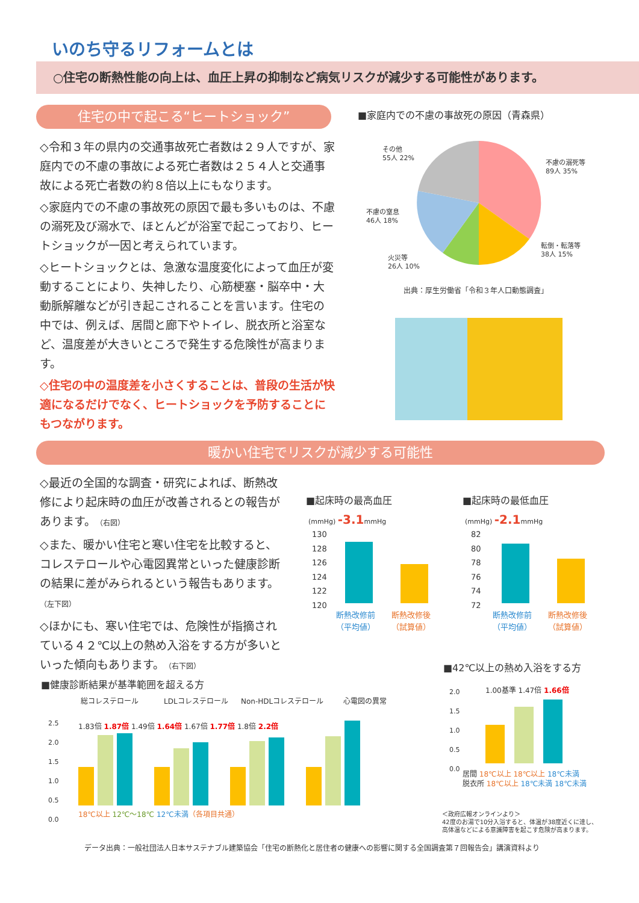いのち守るリフォームとは
○住宅の断熱性能の向上は、血圧上昇の抑制など病気リスクが減少する可能性があります。
住宅の中で起こる“ヒートショック”
◇令和３年の県内の交通事故死亡者数は２９人ですが、家庭内での不慮の事故による死亡者数は２５４人と交通事故による死亡者数の約８倍以上にもなります。
◇家庭内での不慮の事故死の原因で最も多いものは、不慮の溺死及び溺水で、ほとんどが浴室で起こっており、ヒートショックが一因と考えられています。
◇ヒートショックとは、急激な温度変化によって血圧が変動することにより、失神したり、心筋梗塞・脳卒中・大動脈解離などが引き起こされることを言います。住宅の中では、例えば、居間と廊下やトイレ、脱衣所と浴室など、温度差が大きいところで発生する危険性が高まります。
◇住宅の中の温度差を小さくすることは、普段の生活が快適になるだけでなく、ヒートショックを予防することにもつながります。
■家庭内での不慮の事故死の原因（青森県）
その他
55人 22%
不慮の溺死等
89人 35%
不慮の窒息
46人 18%
転倒・転落等
38人 15%
火災等
26人 10%
出典：厚生労働省「令和３年人口動態調査」
暖かい住宅でリスクが減少する可能性
◇最近の全国的な調査・研究によれば、断熱改修により起床時の血圧が改善されるとの報告があります。（右図）
◇また、暖かい住宅と寒い住宅を比較すると、コレステロールや心電図異常といった健康診断の結果に差がみられるという報告もあります。（左下図）
◇ほかにも、寒い住宅では、危険性が指摘されている４２℃以上の熱め入浴をする方が多いといった傾向もあります。（右下図）
■起床時の最高血圧 ■起床時の最低血圧
(mmHg) -3.1mmHg (mmHg) -2.1mmHg
130
128
126
124
122
120
82
80
78
76
74
72
断熱改修前
（平均値）
断熱改修後
（試算値）
断熱改修前
（平均値）
断熱改修後
（試算値）
■健康診断結果が基準範囲を超える方
総コレステロール LDLコレステロール Non-HDLコレステロール 心電図の異常
2.5
2.0
1.5
1.0
0.5
0.0
1.83倍 1.87倍 1.49倍 1.64倍 1.67倍 1.77倍 1.8倍 2.2倍
18℃以上 12℃～18℃ 12℃未満（各項目共通）
■42℃以上の熱め入浴をする方
2.0
1.5
1.0
0.5
0.0
1.00基準 1.47倍 1.66倍
居間 18℃以上 18℃以上 18℃未満
脱衣所 18℃以上 18℃未満 18℃未満
＜政府広報オンラインより＞
42度のお湯で10分入浴すると、体温が38度近くに達し、
高体温などによる意識障害を起こす危険が高まります。
データ出典：一般社団法人日本サステナブル建築協会「住宅の断熱化と居住者の健康への影響に関する全国調査第７回報告会」講演資料より